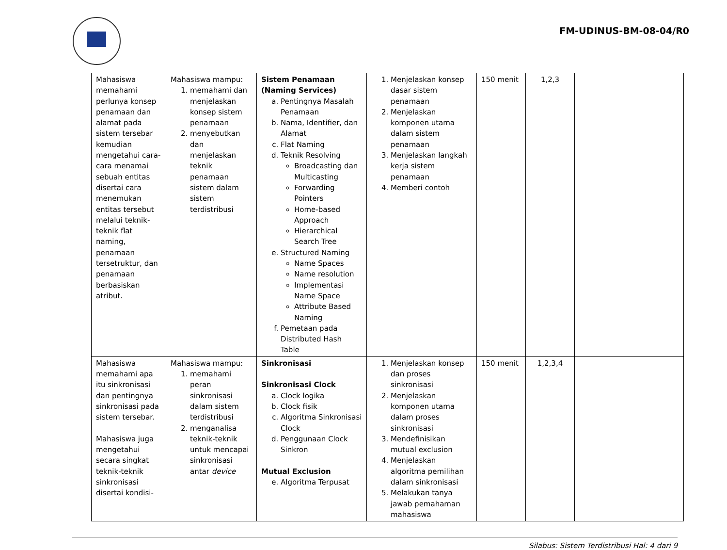FM-UDINUS-BM-08-04/R0
| Mahasiswa memahami perlunya konsep penamaan dan alamat pada sistem tersebar kemudian mengetahui cara-cara menamai sebuah entitas disertai cara menemukan entitas tersebut melalui teknik-teknik flat naming, penamaan tersetruktur, dan penamaan berbasiskan atribut. | Mahasiswa mampu: 1. memahami dan menjelaskan konsep sistem penamaan 2. menyebutkan dan menjelaskan teknik penamaan sistem dalam sistem terdistribusi | Sistem Penamaan (Naming Services) a. Pentingnya Masalah Penamaan b. Nama, Identifier, dan Alamat c. Flat Naming d. Teknik Resolving Broadcasting dan Multicasting Forwarding Pointers Home-based Approach Hierarchical Search Tree e. Structured Naming Name Spaces Name resolution Implementasi Name Space Attribute Based Naming f. Pemetaan pada Distributed Hash Table | 1. Menjelaskan konsep dasar sistem penamaan 2. Menjelaskan komponen utama dalam sistem penamaan 3. Menjelaskan langkah kerja sistem penamaan 4. Memberi contoh | 150 menit | 1,2,3 | |
| Mahasiswa memahami apa itu sinkronisasi dan pentingnya sinkronisasi pada sistem tersebar. Mahasiswa juga mengetahui secara singkat teknik-teknik sinkronisasi disertai kondisi- | Mahasiswa mampu: 1. memahami peran sinkronisasi dalam sistem terdistribusi 2. menganalisa teknik-teknik untuk mencapai sinkronisasi antar device | Sinkronisasi Sinkronisasi Clock a. Clock logika b. Clock fisik c. Algoritma Sinkronisasi Clock d. Penggunaan Clock Sinkron Mutual Exclusion e. Algoritma Terpusat | 1. Menjelaskan konsep dan proses sinkronisasi 2. Menjelaskan komponen utama dalam proses sinkronisasi 3. Mendefinisikan mutual exclusion 4. Menjelaskan algoritma pemilihan dalam sinkronisasi 5. Melakukan tanya jawab pemahaman mahasiswa | 150 menit | 1,2,3,4 | |
Silabus: Sistem Terdistribusi Hal: 4 dari 9